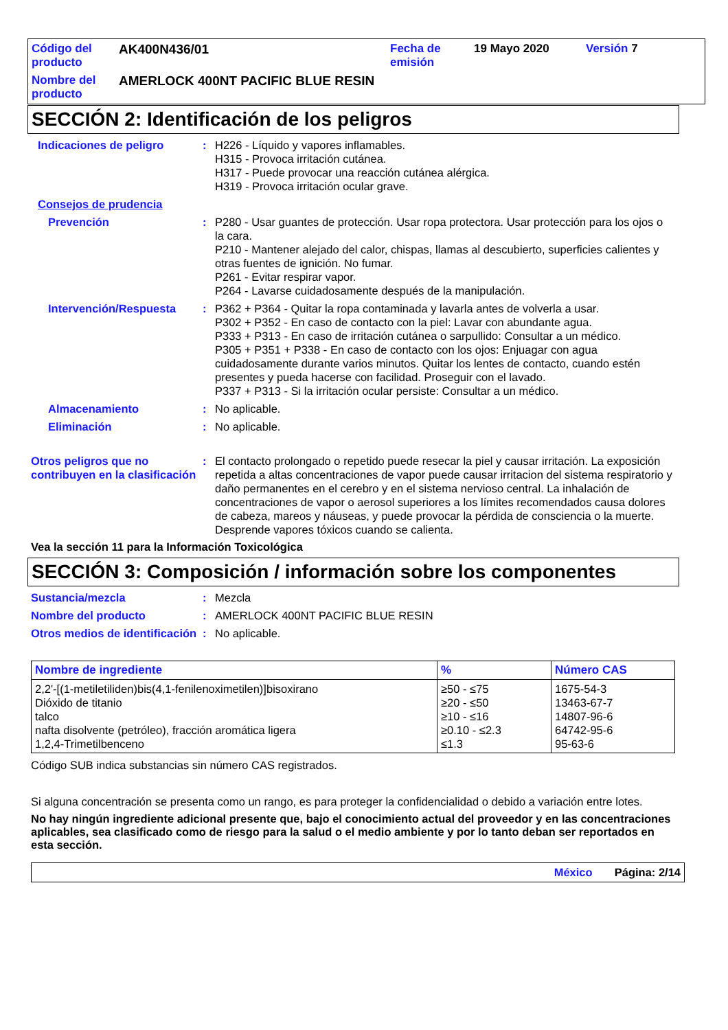Código del producto AK400N436/01 Fecha de emisión 19 Mayo 2020 Versión 7 Nombre del producto AMERLOCK 400NT PACIFIC BLUE RESIN
SECCIÓN 2: Identificación de los peligros
Indicaciones de peligro: H226 - Líquido y vapores inflamables.
H315 - Provoca irritación cutánea.
H317 - Puede provocar una reacción cutánea alérgica.
H319 - Provoca irritación ocular grave.
Consejos de prudencia
Prevención: P280 - Usar guantes de protección. Usar ropa protectora. Usar protección para los ojos o la cara.
P210 - Mantener alejado del calor, chispas, llamas al descubierto, superficies calientes y otras fuentes de ignición. No fumar.
P261 - Evitar respirar vapor.
P264 - Lavarse cuidadosamente después de la manipulación.
Intervención/Respuesta: P362 + P364 - Quitar la ropa contaminada y lavarla antes de volverla a usar.
P302 + P352 - En caso de contacto con la piel: Lavar con abundante agua.
P333 + P313 - En caso de irritación cutánea o sarpullido: Consultar a un médico.
P305 + P351 + P338 - En caso de contacto con los ojos: Enjuagar con agua cuidadosamente durante varios minutos. Quitar los lentes de contacto, cuando estén presentes y pueda hacerse con facilidad. Proseguir con el lavado.
P337 + P313 - Si la irritación ocular persiste: Consultar a un médico.
Almacenamiento: No aplicable.
Eliminación: No aplicable.
Otros peligros que no contribuyen en la clasificación: El contacto prolongado o repetido puede resecar la piel y causar irritación. La exposición repetida a altas concentraciones de vapor puede causar irritacion del sistema respiratorio y daño permanentes en el cerebro y en el sistema nervioso central. La inhalación de concentraciones de vapor o aerosol superiores a los límites recomendados causa dolores de cabeza, mareos y náuseas, y puede provocar la pérdida de consciencia o la muerte. Desprende vapores tóxicos cuando se calienta.
Vea la sección 11 para la Información Toxicológica
SECCIÓN 3: Composición / información sobre los componentes
Sustancia/mezcla: Mezcla
Nombre del producto: AMERLOCK 400NT PACIFIC BLUE RESIN
Otros medios de identificación: No aplicable.
| Nombre de ingrediente | % | Número CAS |
| --- | --- | --- |
| 2,2'-[(1-metiletiliden)bis(4,1-fenilenoximetilen)]bisoxirano Dióxido de titanio talco nafta disolvente (petróleo), fracción aromática ligera 1,2,4-Trimetilbenceno | ≥50 - ≤75 ≥20 - ≤50 ≥10 - ≤16 ≥0.10 - ≤2.3 ≤1.3 | 1675-54-3 13463-67-7 14807-96-6 64742-95-6 95-63-6 |
Código SUB indica substancias sin número CAS registrados.
Si alguna concentración se presenta como un rango, es para proteger la confidencialidad o debido a variación entre lotes.
No hay ningún ingrediente adicional presente que, bajo el conocimiento actual del proveedor y en las concentraciones aplicables, sea clasificado como de riesgo para la salud o el medio ambiente y por lo tanto deban ser reportados en esta sección.
México Página: 2/14